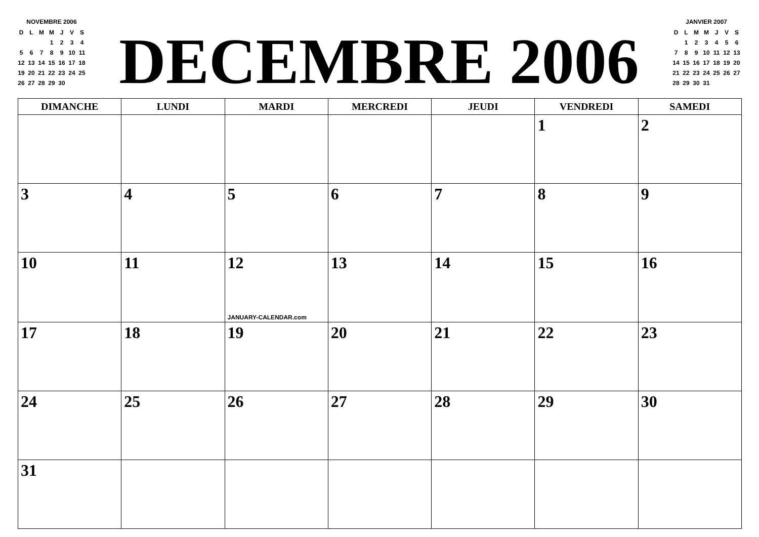NOVEMBRE 2006
| D | L | M | M | J | V | S |
| | | | 1 | 2 | 3 | 4 |
| 5 | 6 | 7 | 8 | 9 | 10 | 11 |
| 12 | 13 | 14 | 15 | 16 | 17 | 18 |
| 19 | 20 | 21 | 22 | 23 | 24 | 25 |
| 26 | 27 | 28 | 29 | 30 | | |
DECEMBRE 2006
JANVIER 2007
| D | L | M | M | J | V | S |
| | 1 | 2 | 3 | 4 | 5 | 6 |
| 7 | 8 | 9 | 10 | 11 | 12 | 13 |
| 14 | 15 | 16 | 17 | 18 | 19 | 20 |
| 21 | 22 | 23 | 24 | 25 | 26 | 27 |
| 28 | 29 | 30 | 31 | | | |
| DIMANCHE | LUNDI | MARDI | MERCREDI | JEUDI | VENDREDI | SAMEDI |
| --- | --- | --- | --- | --- | --- | --- |
| | | | | | 1 | 2 |
| 3 | 4 | 5 | 6 | 7 | 8 | 9 |
| 10 | 11 | 12 JANUARY-CALENDAR.com | 13 | 14 | 15 | 16 |
| 17 | 18 | 19 | 20 | 21 | 22 | 23 |
| 24 | 25 | 26 | 27 | 28 | 29 | 30 |
| 31 | | | | | | |